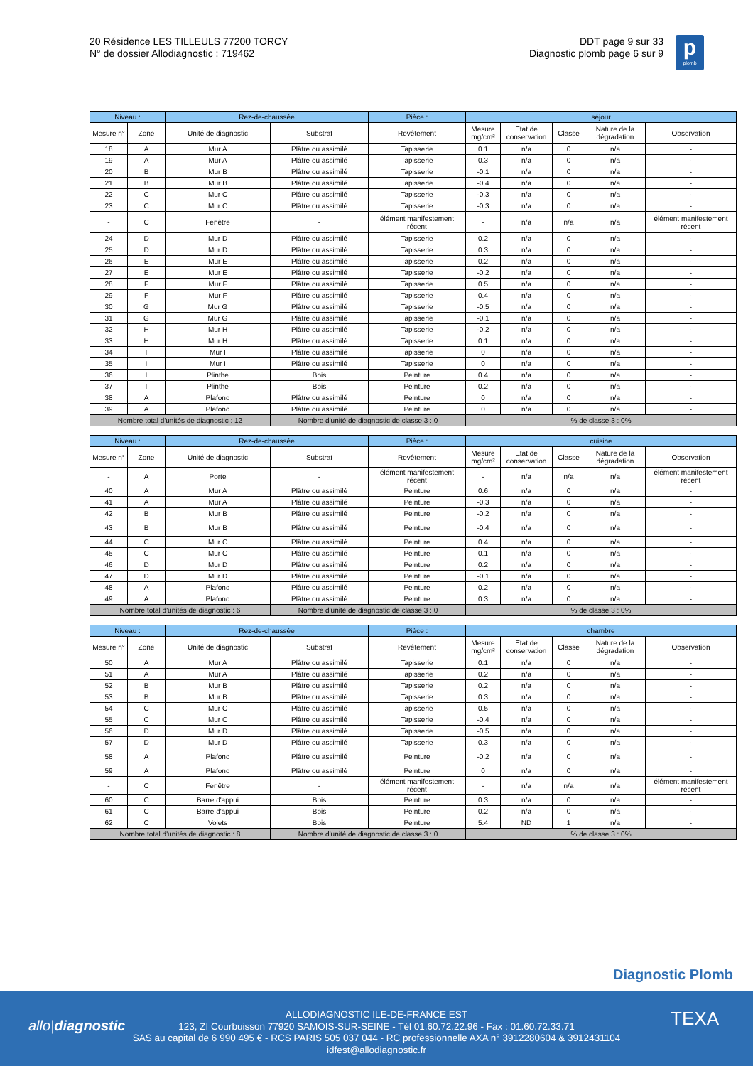20 Résidence LES TILLEULS 77200 TORCY
N° de dossier Allodiagnostic : 719462
DDT page 9 sur 33
Diagnostic plomb page 6 sur 9
p
plomb
| Niveau : | | Rez-de-chaussée | | Pièce : | séjour | | | | |
| --- | --- | --- | --- | --- | --- | --- | --- | --- | --- |
| Mesure n° | Zone | Unité de diagnostic | Substrat | Revêtement | Mesure mg/cm² | Etat de conservation | Classe | Nature de la dégradation | Observation |
| 18 | A | Mur A | Plâtre ou assimilé | Tapisserie | 0.1 | n/a | 0 | n/a | - |
| 19 | A | Mur A | Plâtre ou assimilé | Tapisserie | 0.3 | n/a | 0 | n/a | - |
| 20 | B | Mur B | Plâtre ou assimilé | Tapisserie | -0.1 | n/a | 0 | n/a | - |
| 21 | B | Mur B | Plâtre ou assimilé | Tapisserie | -0.4 | n/a | 0 | n/a | - |
| 22 | C | Mur C | Plâtre ou assimilé | Tapisserie | -0.3 | n/a | 0 | n/a | - |
| 23 | C | Mur C | Plâtre ou assimilé | Tapisserie | -0.3 | n/a | 0 | n/a | - |
| - | C | Fenêtre | - | élément manifestement récent | - | n/a | n/a | n/a | élément manifestement récent |
| 24 | D | Mur D | Plâtre ou assimilé | Tapisserie | 0.2 | n/a | 0 | n/a | - |
| 25 | D | Mur D | Plâtre ou assimilé | Tapisserie | 0.3 | n/a | 0 | n/a | - |
| 26 | E | Mur E | Plâtre ou assimilé | Tapisserie | 0.2 | n/a | 0 | n/a | - |
| 27 | E | Mur E | Plâtre ou assimilé | Tapisserie | -0.2 | n/a | 0 | n/a | - |
| 28 | F | Mur F | Plâtre ou assimilé | Tapisserie | 0.5 | n/a | 0 | n/a | - |
| 29 | F | Mur F | Plâtre ou assimilé | Tapisserie | 0.4 | n/a | 0 | n/a | - |
| 30 | G | Mur G | Plâtre ou assimilé | Tapisserie | -0.5 | n/a | 0 | n/a | - |
| 31 | G | Mur G | Plâtre ou assimilé | Tapisserie | -0.1 | n/a | 0 | n/a | - |
| 32 | H | Mur H | Plâtre ou assimilé | Tapisserie | -0.2 | n/a | 0 | n/a | - |
| 33 | H | Mur H | Plâtre ou assimilé | Tapisserie | 0.1 | n/a | 0 | n/a | - |
| 34 | I | Mur I | Plâtre ou assimilé | Tapisserie | 0 | n/a | 0 | n/a | - |
| 35 | I | Mur I | Plâtre ou assimilé | Tapisserie | 0 | n/a | 0 | n/a | - |
| 36 | I | Plinthe | Bois | Peinture | 0.4 | n/a | 0 | n/a | - |
| 37 | I | Plinthe | Bois | Peinture | 0.2 | n/a | 0 | n/a | - |
| 38 | A | Plafond | Plâtre ou assimilé | Peinture | 0 | n/a | 0 | n/a | - |
| 39 | A | Plafond | Plâtre ou assimilé | Peinture | 0 | n/a | 0 | n/a | - |
| Nombre total d'unités de diagnostic : 12 | | | Nombre d'unité de diagnostic de classe 3 : 0 | | % de classe 3 : 0% | | | | |
| Niveau : | | Rez-de-chaussée | | Pièce : | cuisine | | | | |
| --- | --- | --- | --- | --- | --- | --- | --- | --- | --- |
| Mesure n° | Zone | Unité de diagnostic | Substrat | Revêtement | Mesure mg/cm² | Etat de conservation | Classe | Nature de la dégradation | Observation |
| - | A | Porte | - | élément manifestement récent | - | n/a | n/a | n/a | élément manifestement récent |
| 40 | A | Mur A | Plâtre ou assimilé | Peinture | 0.6 | n/a | 0 | n/a | - |
| 41 | A | Mur A | Plâtre ou assimilé | Peinture | -0.3 | n/a | 0 | n/a | - |
| 42 | B | Mur B | Plâtre ou assimilé | Peinture | -0.2 | n/a | 0 | n/a | - |
| 43 | B | Mur B | Plâtre ou assimilé | Peinture | -0.4 | n/a | 0 | n/a | - |
| 44 | C | Mur C | Plâtre ou assimilé | Peinture | 0.4 | n/a | 0 | n/a | - |
| 45 | C | Mur C | Plâtre ou assimilé | Peinture | 0.1 | n/a | 0 | n/a | - |
| 46 | D | Mur D | Plâtre ou assimilé | Peinture | 0.2 | n/a | 0 | n/a | - |
| 47 | D | Mur D | Plâtre ou assimilé | Peinture | -0.1 | n/a | 0 | n/a | - |
| 48 | A | Plafond | Plâtre ou assimilé | Peinture | 0.2 | n/a | 0 | n/a | - |
| 49 | A | Plafond | Plâtre ou assimilé | Peinture | 0.3 | n/a | 0 | n/a | - |
| Nombre total d'unités de diagnostic : 6 | | | Nombre d'unité de diagnostic de classe 3 : 0 | | % de classe 3 : 0% | | | | |
| Niveau : | | Rez-de-chaussée | | Pièce : | chambre | | | | |
| --- | --- | --- | --- | --- | --- | --- | --- | --- | --- |
| Mesure n° | Zone | Unité de diagnostic | Substrat | Revêtement | Mesure mg/cm² | Etat de conservation | Classe | Nature de la dégradation | Observation |
| 50 | A | Mur A | Plâtre ou assimilé | Tapisserie | 0.1 | n/a | 0 | n/a | - |
| 51 | A | Mur A | Plâtre ou assimilé | Tapisserie | 0.2 | n/a | 0 | n/a | - |
| 52 | B | Mur B | Plâtre ou assimilé | Tapisserie | 0.2 | n/a | 0 | n/a | - |
| 53 | B | Mur B | Plâtre ou assimilé | Tapisserie | 0.3 | n/a | 0 | n/a | - |
| 54 | C | Mur C | Plâtre ou assimilé | Tapisserie | 0.5 | n/a | 0 | n/a | - |
| 55 | C | Mur C | Plâtre ou assimilé | Tapisserie | -0.4 | n/a | 0 | n/a | - |
| 56 | D | Mur D | Plâtre ou assimilé | Tapisserie | -0.5 | n/a | 0 | n/a | - |
| 57 | D | Mur D | Plâtre ou assimilé | Tapisserie | 0.3 | n/a | 0 | n/a | - |
| 58 | A | Plafond | Plâtre ou assimilé | Peinture | -0.2 | n/a | 0 | n/a | - |
| 59 | A | Plafond | Plâtre ou assimilé | Peinture | 0 | n/a | 0 | n/a | - |
| - | C | Fenêtre | - | élément manifestement récent | - | n/a | n/a | n/a | élément manifestement récent |
| 60 | C | Barre d'appui | Bois | Peinture | 0.3 | n/a | 0 | n/a | - |
| 61 | C | Barre d'appui | Bois | Peinture | 0.2 | n/a | 0 | n/a | - |
| 62 | C | Volets | Bois | Peinture | 5.4 | ND | 1 | n/a | - |
| Nombre total d'unités de diagnostic : 8 | | | Nombre d'unité de diagnostic de classe 3 : 0 | | % de classe 3 : 0% | | | | |
Diagnostic Plomb
allo|diagnostic TEXA
ALLODIAGNOSTIC ILE-DE-FRANCE EST
123, ZI Courbuisson 77920 SAMOIS-SUR-SEINE - Tél 01.60.72.22.96 - Fax : 01.60.72.33.71
SAS au capital de 6 990 495 € - RCS PARIS 505 037 044 - RC professionnelle AXA n° 3912280604 & 3912431104
idfest@allodiagnostic.fr